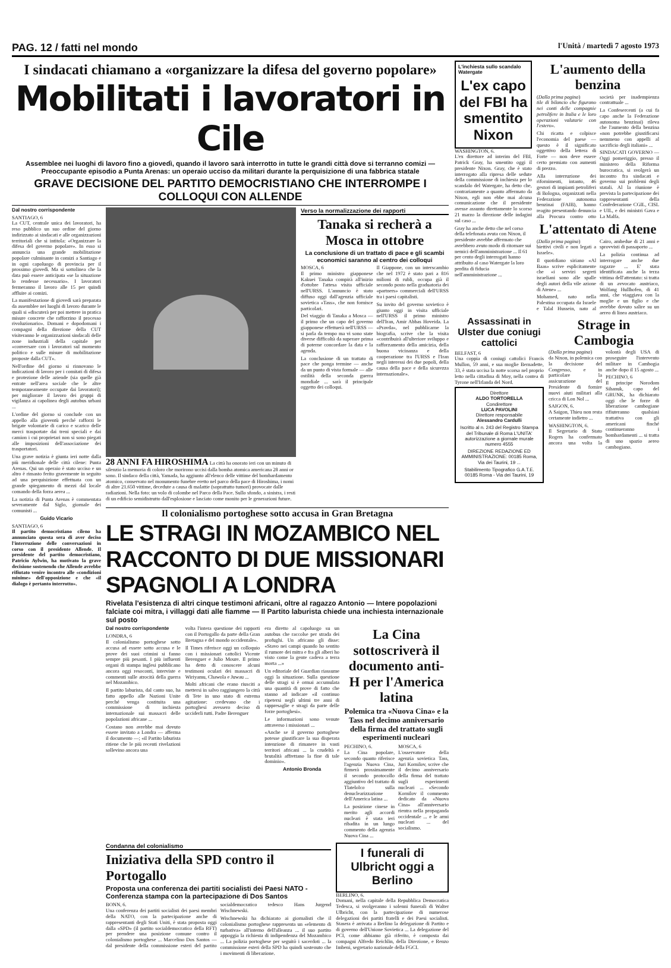PAG. 12 / fatti nel mondo l'Unità / martedì 7 agosto 1973
I sindacati chiamano a «organizzare la difesa del governo popolare»
Mobilitati i lavoratori in Cile
Assemblee nei luoghi di lavoro fino a giovedì, quando il lavoro sarà interrotto in tutte le grandi città dove si terranno comizi — Preoccupante episodio a Punta Arenas: un operaio ucciso da militari durante la perquisizione di una fabbrica statale
GRAVE DECISIONE DEL PARTITO DEMOCRISTIANO CHE INTERROMPE I COLLOQUI CON ALLENDE
Dal nostro corrispondente
SANTIAGO, 6
La CUT, centrale unica dei lavoratori, ha reso pubblico un suo ordine del giorno indirizzato ai sindacati e alle organizzazioni territoriali che si intitola: «Organizzare la difesa del governo popolare». In esso si annuncia una grande mobilitazione popolare culminante in comizi a Santiago e in ogni capoluogo di provincia per il prossimo giovedì. Ma si sottolinea che la data può essere anticipata «se la situazione lo rendesse necessario». I lavoratori fermeranno il lavoro alle 15 per quindi affluire ai comizi.
La manifestazione di giovedì sarà preparata da assemblee nei luoghi di lavoro durante le quali si «discuterà per poi mettere in pratica misure concrete che rafforzino il processo rivoluzionario». Domani e dopodomani i compagni della direzione della CUT visiteranno le organizzazioni sindacali delle zone industriali della capitale per «conversare con i lavoratori sul momento politico e sulle misure di mobilitazione proposte dalla CUT».
Nell'ordine del giorno si rinnovano le indicazioni di lavoro per i comitati di difesa e protezione delle aziende (sia quelle già entrate nell'area sociale che le altre temporaneamente occupate dai lavoratori); per migliorare il lavoro dei gruppi di vigilanza ai capolinea degli autobus urbani ...
L'ordine del giorno si conclude con un appello alla gioventù perché rafforzi le brigate volontarie di carico e scarico delle merci trasportate dai treni speciali e dai camion i cui proprietari non si sono piegati alle imposizioni dell'associazione dei trasportatori.
Una grave notizia è giunta ieri notte dalla più meridionale delle città cilene: Punta Arenas. Qui un operaio è stato ucciso e un altro è rimasto ferito gravemente in seguito ad una perquisizione effettuata con un grande spiegamento di mezzi dal locale comando della forza aerea ...
La notizia di Punta Arenas è commentata severamente dal Siglo, giornale dei comunisti ...
Guido Vicario
SANTIAGO, 6
Il partito democristiano cileno ha annunciato questa sera di aver deciso l'interruzione delle conversazioni in corso con il presidente Allende. Il presidente del partito democristiano, Patricio Aylwin, ha motivato la grave decisione sostenendo che Allende avrebbe rifiutato venire incontro alle «condizioni minime» dell'opposizione e che «il dialogo è pertanto interrotto».
28 ANNI FA HIROSHIMA La città ha onorato ieri con un minuto di silenzio la memoria di coloro che morirono uccisi dalla bomba atomica americana 28 anni or sono. Il sindaco della città, Yamada, ha aggiunto all'elenco delle vittime del bombardamento atomico, conservato nel monumento funebre eretto nel parco della pace di Hiroshima, i nomi di altre 21.650 vittime, decedute a causa di malattie (soprattutto tumori) provocate dalle radiazioni. Nella foto: un volo di colombe nel Parco della Pace. Sullo sfondo, a sinistra, i resti di un edificio semidistrutto dall'esplosione e lasciato come monito per le generazioni future.
Verso la normalizzazione dei rapporti
Tanaka si recherà a Mosca in ottobre
La conclusione di un trattato di pace e gli scambi economici saranno al centro dei colloqui
MOSCA, 6
Il primo ministro giapponese Kakuei Tanaka compirà all'inizio d'ottobre l'attesa visita ufficiale nell'URSS. L'annuncio è stato diffuso oggi dall'agenzia ufficiale sovietica «Tass», che non fornisce particolari.
Del viaggio di Tanaka a Mosca — il primo che un capo del governo giapponese effettuerà nell'URSS — si parla da tempo ma vi sono state diverse difficoltà da superare prima di poterne concordare la data e la agenda.
La conclusione di un trattato di pace che ponga termine — anche da un punto di vista formale — alle ostilità della seconda guerra mondiale ... sarà il principale oggetto dei colloqui.
Il Giappone, con un interscambio che nel 1972 è stato pari a 816 milioni di rubli, occupa già il secondo posto nella graduatoria dei «partners» commerciali dell'URSS tra i paesi capitalisti.
Su invito del governo sovietico è giunto oggi in visita ufficiale nell'URSS il primo ministro dell'Iran, Amir Abbas Hoveida. La «Pravda», nel pubblicarne la biografia, scrive che la visita «contribuirà all'ulteriore sviluppo e rafforzamento della amicizia, della buona vicinanza e della cooperazione tra l'URSS e l'Iran negli interessi dei due popoli, della causa della pace e della sicurezza internazionale».
Il colonialismo portoghese sotto accusa in Gran Bretagna
LE STRAGI IN MOZAMBICO NEL RACCONTO DI DUE MISSIONARI SPAGNOLI A LONDRA
Rivelata l'esistenza di altri cinque testimoni africani, oltre al ragazzo Antonio — Intere popolazioni falciate coi mitra, i villaggi dati alle fiamme — Il Partito laburista chiede una inchiesta internazionale sul posto
Dal nostro corrispondente
LONDRA, 6
Il colonialismo portoghese sotto accusa ad essere sotto accusa e le prove dei suoi crimini si fanno sempre più pesanti. I più influenti organi di stampa inglesi pubblicano ancora oggi resoconti, interviste e commenti sulle atrocità della guerra nel Mozambico.
Il partito laburista, dal canto suo, ha fatto appello alle Nazioni Unite perché venga costituita una commissione di inchiesta internazionale sui massacri delle popolazioni africane ...
Costano non avrebbe mai dovuto essere invitato a Londra — afferma il documento —; «il Partito laburista ritiene che le più recenti rivelazioni sollevino ancora una
volta l'intera questione dei rapporti con il Portogallo da parte della Gran Bretagna e del mondo occidentale».
Il Times riferisce oggi un colloquio con i missionari cattolici Vicente Berenguer e Julio Moure. Il primo ha detto di conoscere alcuni testimoni oculari dei massacri di Wiriyamu, Chawola e Juwau ...
Molti africani che erano riusciti a mettersi in salvo raggiungero la città di Tete in uno stato di estrema agitazione: credevano che i portoghesi avessero deciso di ucciderli tutti. Padre Berenguer
era diretto al capoluogo su un autobus che raccolse per strada dei profughi. Un africano gli disse: «Stavo nei campi quando ho sentito il rumore dei mitra e fra gli alberi ho visto come la gente cadeva a terra morta ...»
Un editoriale del Guardian riassume oggi la situazione. Sulla questione delle stragi si è ormai accumulata una quantità di prove di fatto che stanno ad indicare «il continuo ripetersi negli ultimi tre anni di rappresaglie e stragi da parte delle forze portoghesi».
Le informazioni sono venute attraverso i missionari ...
«Anche se il governo portoghese potesse giustificare la sua disperata intenzione di rimanere in vasti territori africani ... la crudeltà e brutalità affrettano la fine di tale dominio».
Antonio Bronda
La Cina sottoscriverà il documento anti-H per l'America latina
Polemica tra «Nuova Cina» e la Tass nel decimo anniversario della firma del trattato sugli esperimenti nucleari
PECHINO, 6.
La Cina popolare, secondo quanto riferisce l'agenzia Nuova Cina, firmerà prossimamente il secondo protocollo aggiuntivo del trattato di Tlatelolco sulla denuclearizzazione dell'America latina ...
La posizione cinese in merito agli accordi nucleari è stata ieri ribadita in un lungo commento della agenzia Nuova Cina ...
MOSCA, 6
L'osservatore della agenzia sovietica Tass, Juri Kornilov, scrive che il decimo anniversario della firma del trattato sugli esperimenti nucleari ... «Secondo Kornilov il commento dedicato da «Nuova Cina» all'anniversario rientra nella propaganda occidentale ... e le armi nucleari ... del socialismo.
Condanna del colonialismo
Iniziativa della SPD contro il Portogallo
Proposta una conferenza dei partiti socialisti dei Paesi NATO - Conferenza stampa con la partecipazione di Dos Santos
BONN, 6.
Una conferenza dei partiti socialisti dei paesi membri della NATO, con la partecipazione anche di rappresentanti degli Stati Uniti, è stata proposta oggi dalla «SPD» (il partito socialdemocratico della RFT) per prendere una posizione comune contro il colonialismo portoghese ... Marcelino Dos Santos — dal presidente della commissione esteri del partito socialdemocratico tedesco Hans Jurgend Wischnewski.
Wischnewski ha dichiarato ai giornalisti che il colonialismo portoghese rappresenta un «elemento di turbativa» all'interno dell'alleanza ... il suo partito appoggia la richiesta di indipendenza del Mozambico ... La polizia portoghese per seguitò i sacerdoti ... la commissione esteri della SPD ha quindi sostenuto che i movimenti di liberazione.
I funerali di Ulbricht oggi a Berlino
BERLINO, 6.
Domani, nella capitale della Repubblica Democratica Tedesca, si svolgeranno i solenni funerali di Walter Ulbricht, con la partecipazione di numerose delegazioni dei partiti fratelli e dei Paesi socialisti. Stasera è arrivata a Berlino la delegazione di Partito e di governo dell'Unione Sovietica ... La delegazione del PCI, come abbiamo già riferito, è composta dai compagni Alfredo Reichlin, della Direzione, e Renzo Imbeni, segretario nazionale della FGCI.
L'inchiesta sullo scandalo Watergate
L'ex capo del FBI ha smentito Nixon
WASHINGTON, 6.
L'ex direttore ad interim del FBI, Patrick Gray, ha smentito oggi il presidente Nixon. Gray, che è stato interrogato alla ripresa delle sedute della commissione di inchiesta per lo scandalo del Watergate, ha detto che, contrariamente a quanto affermato da Nixon, egli non ebbe mai alcuna comunicazione che il presidente avesse assunto direttamente lo scorso 21 marzo la direzione delle indagini sul caso ...
Gray ha anche detto che nel corso della telefonata avuta con Nixon, il presidente avrebbe affermato che avrebbero avuto modo di ritornare sui nemici dell'amministrazione ... Il 61 per cento degli interrogati hanno attribuito al caso Watergate la loro perdita di fiducia nell'amministrazione ...
L'aumento della benzina
(Dalla prima pagina)
tile di bilancio che figurano nei conti delle compagnie petrolifere in Italia e le loro operazioni valutarie con l'estero».
Chi ricatta e colpisce l'economia del paese — questo è il significato oggettivo della lettera di Forte — non deve essere certo premiato con aumenti di prezzo.
Alla interruzione dei rifornimenti, intanto, 46 gestori di impianti petroliferi di Bologna, organizzati nella Federazione autonoma benzinai (FAIB), hanno reagito presentando denuncia alla Procura contro otto società per inadempienza contrattuale ...
La Confesercenti (a cui fa capo anche la Federazione autonoma benzinai) rileva che l'aumento della benzina «non potrebbe giustificarsi nemmeno con appelli al sacrificio degli italiani» ...
SINDACATI GOVERNO — Oggi pomeriggio, presso il ministero della Riforma burocratica, si svolgerà un incontro fra sindacati e governo sui problemi degli statali. Al la riunione è prevista la partecipazione dei rappresentanti della Confederazione CGIL, CISL e UIL, e dei ministri Gava e La Malfa.
L'attentato di Atene
(Dalla prima pagina)
biettivi civili e non legati a Israele».
Il quotidiano siriano «Al Baas» scrive esplicitamente che «i servizi segreti israeliani sono alle spalle degli autori della vile azione di Atene» ...
Mohamed, nato nella Palestina occupata da Israele e Talal Hussein, nato al Cairo, ambedue di 21 anni e sprovvisti di passaporto ...
La polizia continua ad interrogare anche due ragazze ... E' stata identificata anche la terza vittima dell'attentato: si tratta di un avvocato austriaco, Wolfang Hullhofen, di 41 anni, che viaggiava con la moglie e un figlio e che avrebbe dovuto salire su un aereo di linea austriaco.
Assassinati in Ulster due coniugi cattolici
BELFAST, 6
Una coppia di coniugi cattolici Francis Mullon, 59 anni, e sua moglie Bernadette, 33, è stata uccisa la notte scorsa nel proprio letto nella cittadina di Moy, nella contea di Tyrone nell'Irlanda del Nord.
Direttore
ALDO TORTORELLA
Condirettore
LUCA PAVOLINI
Direttore responsabile
Alessandro Cardulli
Iscritto al n. 243 del Registro Stampa del Tribunale di Roma L'UNITA' autorizzazione a giornale murale numero 4555
DIREZIONE REDAZIONE ED AMMINISTRAZIONE: 00185 Roma, Via dei Taurini, 19 ...
Stabilimento Tipografico G.A.T.E. 00185 Roma - Via dei Taurini, 19
Strage in Cambogia
(Dalla prima pagina)
da Nixon, in polemica con la decisione del Congresso, e in particolare la assicurazione del Presidente di fornire nuovi aiuti militari alla cricca di Lon Nol ...
SAIGON, 6.
A Saigon, Thieu non resta certamente indietro ...
WASHINGTON, 6.
Il Segretario di Stato Rogers ha confermato ancora una volta la volontà degli USA di proseguire l'intervento militare in Cambogia anche dopo il 15 agosto ...
PECHINO, 6
Il principe Norodom Sihanuk, capo del GRUNK, ha dichiarato oggi che le forze di liberazione cambogiane rifiuteranno qualsiasi trattativa con gli americani finché continueranno i bombardamenti ... si tratta di uno spazio aereo cambogiano.